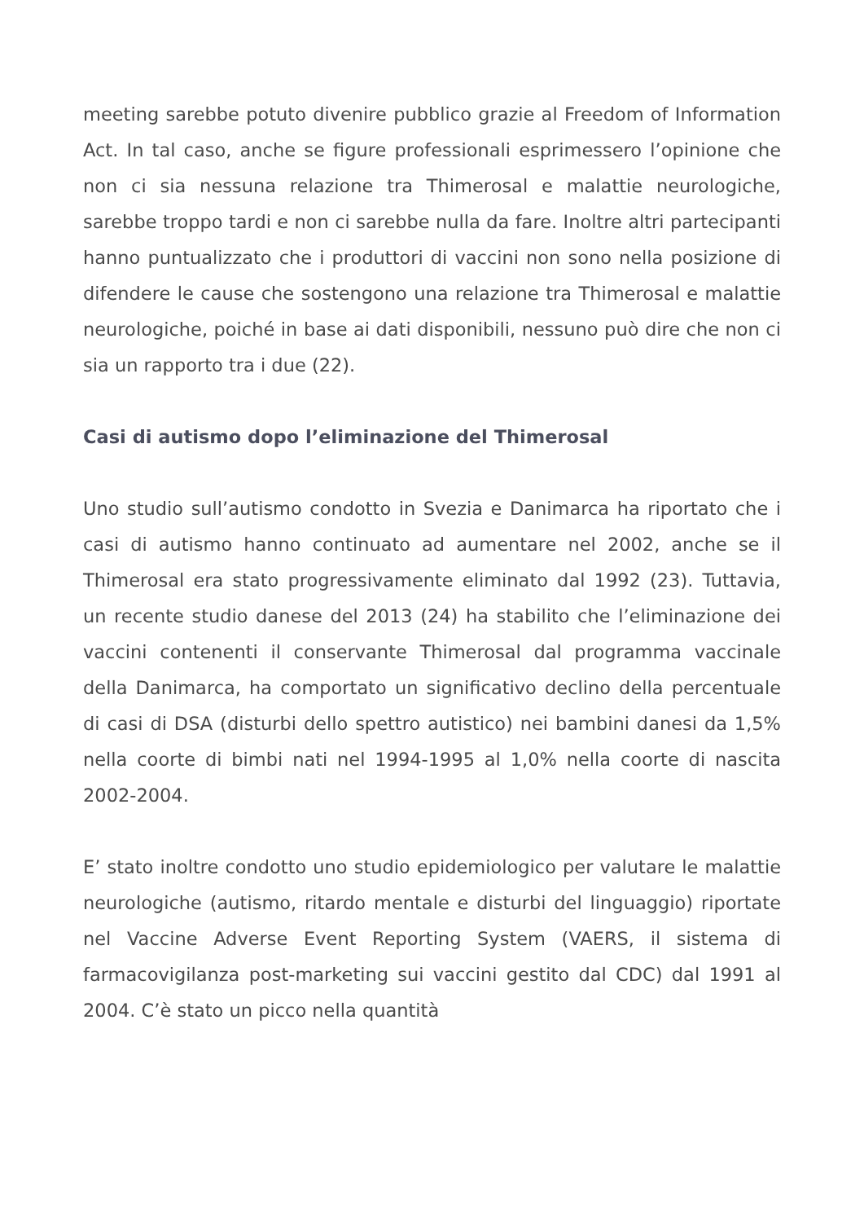meeting sarebbe potuto divenire pubblico grazie al Freedom of Information Act. In tal caso, anche se figure professionali esprimessero l’opinione che non ci sia nessuna relazione tra Thimerosal e malattie neurologiche, sarebbe troppo tardi e non ci sarebbe nulla da fare. Inoltre altri partecipanti hanno puntualizzato che i produttori di vaccini non sono nella posizione di difendere le cause che sostengono una relazione tra Thimerosal e malattie neurologiche, poiché in base ai dati disponibili, nessuno può dire che non ci sia un rapporto tra i due (22).
Casi di autismo dopo l’eliminazione del Thimerosal
Uno studio sull’autismo condotto in Svezia e Danimarca ha riportato che i casi di autismo hanno continuato ad aumentare nel 2002, anche se il Thimerosal era stato progressivamente eliminato dal 1992 (23). Tuttavia, un recente studio danese del 2013 (24) ha stabilito che l’eliminazione dei vaccini contenenti il conservante Thimerosal dal programma vaccinale della Danimarca, ha comportato un significativo declino della percentuale di casi di DSA (disturbi dello spettro autistico) nei bambini danesi da 1,5% nella coorte di bimbi nati nel 1994-1995 al 1,0% nella coorte di nascita 2002-2004.
E’ stato inoltre condotto uno studio epidemiologico per valutare le malattie neurologiche (autismo, ritardo mentale e disturbi del linguaggio) riportate nel Vaccine Adverse Event Reporting System (VAERS, il sistema di farmacovigilanza post-marketing sui vaccini gestito dal CDC) dal 1991 al 2004. C’è stato un picco nella quantità